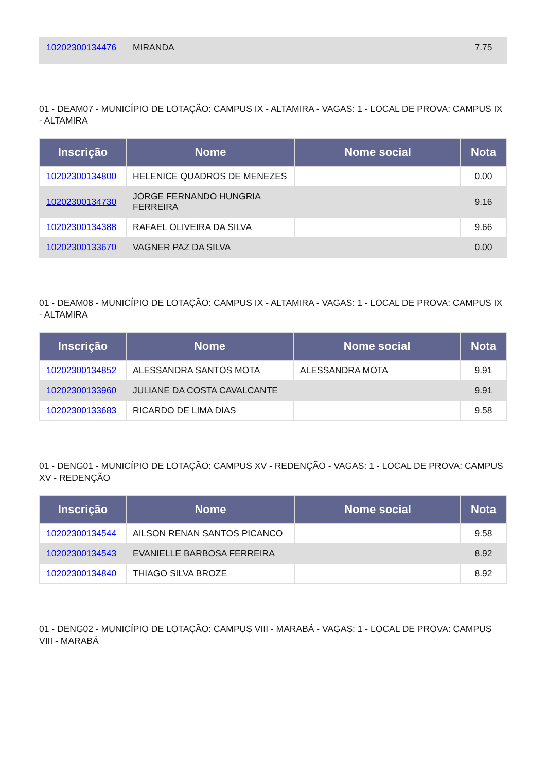| 10202300134476 | MIRANDA | | 7.75 |
01 - DEAM07 - MUNICÍPIO DE LOTAÇÃO: CAMPUS IX - ALTAMIRA - VAGAS: 1 - LOCAL DE PROVA: CAMPUS IX - ALTAMIRA
| Inscrição | Nome | Nome social | Nota |
| --- | --- | --- | --- |
| 10202300134800 | HELENICE QUADROS DE MENEZES | | 0.00 |
| 10202300134730 | JORGE FERNANDO HUNGRIA FERREIRA | | 9.16 |
| 10202300134388 | RAFAEL OLIVEIRA DA SILVA | | 9.66 |
| 10202300133670 | VAGNER PAZ DA SILVA | | 0.00 |
01 - DEAM08 - MUNICÍPIO DE LOTAÇÃO: CAMPUS IX - ALTAMIRA - VAGAS: 1 - LOCAL DE PROVA: CAMPUS IX - ALTAMIRA
| Inscrição | Nome | Nome social | Nota |
| --- | --- | --- | --- |
| 10202300134852 | ALESSANDRA SANTOS MOTA | ALESSANDRA MOTA | 9.91 |
| 10202300133960 | JULIANE DA COSTA CAVALCANTE | | 9.91 |
| 10202300133683 | RICARDO DE LIMA DIAS | | 9.58 |
01 - DENG01 - MUNICÍPIO DE LOTAÇÃO: CAMPUS XV - REDENÇÃO - VAGAS: 1 - LOCAL DE PROVA: CAMPUS XV - REDENÇÃO
| Inscrição | Nome | Nome social | Nota |
| --- | --- | --- | --- |
| 10202300134544 | AILSON RENAN SANTOS PICANCO | | 9.58 |
| 10202300134543 | EVANIELLE BARBOSA FERREIRA | | 8.92 |
| 10202300134840 | THIAGO SILVA BROZE | | 8.92 |
01 - DENG02 - MUNICÍPIO DE LOTAÇÃO: CAMPUS VIII - MARABÁ - VAGAS: 1 - LOCAL DE PROVA: CAMPUS VIII - MARABÁ